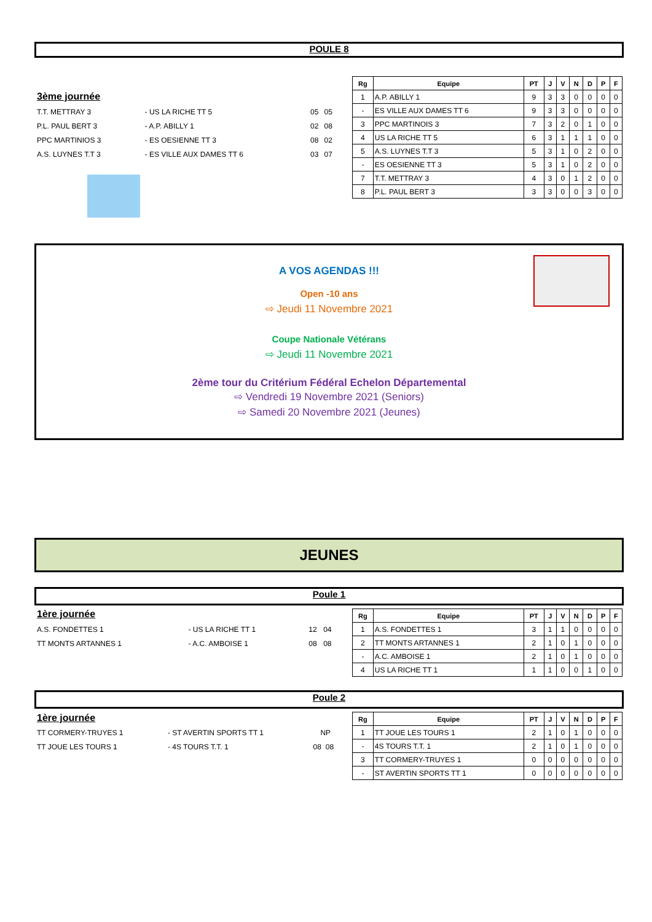POULE 8
3ème journée
| T.T. METTRAY 3 | - US LA RICHE TT 5 | 05 | 05 |
| P.L. PAUL BERT 3 | - A.P. ABILLY 1 | 02 | 08 |
| PPC MARTINIOS 3 | - ES OESIENNE TT 3 | 08 | 02 |
| A.S. LUYNES T.T 3 | - ES VILLE AUX DAMES TT 6 | 03 | 07 |
| Rg | Equipe | PT | J | V | N | D | P | F |
| --- | --- | --- | --- | --- | --- | --- | --- | --- |
| 1 | A.P. ABILLY 1 | 9 | 3 | 3 | 0 | 0 | 0 | 0 |
| - | ES VILLE AUX DAMES TT 6 | 9 | 3 | 3 | 0 | 0 | 0 | 0 |
| 3 | PPC MARTINOIS 3 | 7 | 3 | 2 | 0 | 1 | 0 | 0 |
| 4 | US LA RICHE TT 5 | 6 | 3 | 1 | 1 | 1 | 0 | 0 |
| 5 | A.S. LUYNES T.T 3 | 5 | 3 | 1 | 0 | 2 | 0 | 0 |
| - | ES OESIENNE TT 3 | 5 | 3 | 1 | 0 | 2 | 0 | 0 |
| 7 | T.T. METTRAY 3 | 4 | 3 | 0 | 1 | 2 | 0 | 0 |
| 8 | P.L. PAUL BERT 3 | 3 | 3 | 0 | 0 | 3 | 0 | 0 |
A VOS AGENDAS !!!
Open -10 ans
⇨ Jeudi 11 Novembre 2021
Coupe Nationale Vétérans
⇨ Jeudi 11 Novembre 2021
2ème tour du Critérium Fédéral Echelon Départemental
⇨ Vendredi 19 Novembre 2021 (Seniors)
⇨ Samedi 20 Novembre 2021 (Jeunes)
JEUNES
Poule 1
1ère journée
| A.S. FONDETTES 1 | - US LA RICHE TT 1 | 12 | 04 |
| TT MONTS ARTANNES 1 | - A.C. AMBOISE 1 | 08 | 08 |
| Rg | Equipe | PT | J | V | N | D | P | F |
| --- | --- | --- | --- | --- | --- | --- | --- | --- |
| 1 | A.S. FONDETTES 1 | 3 | 1 | 1 | 0 | 0 | 0 | 0 |
| 2 | TT MONTS ARTANNES 1 | 2 | 1 | 0 | 1 | 0 | 0 | 0 |
| - | A.C. AMBOISE 1 | 2 | 1 | 0 | 1 | 0 | 0 | 0 |
| 4 | US LA RICHE TT 1 | 1 | 1 | 0 | 0 | 1 | 0 | 0 |
Poule 2
1ère journée
| TT CORMERY-TRUYES 1 | - ST AVERTIN SPORTS TT 1 | NP | |
| TT JOUE LES TOURS 1 | - 4S TOURS T.T. 1 | 08 | 08 |
| Rg | Equipe | PT | J | V | N | D | P | F |
| --- | --- | --- | --- | --- | --- | --- | --- | --- |
| 1 | TT JOUE LES TOURS 1 | 2 | 1 | 0 | 1 | 0 | 0 | 0 |
| - | 4S TOURS T.T. 1 | 2 | 1 | 0 | 1 | 0 | 0 | 0 |
| 3 | TT CORMERY-TRUYES 1 | 0 | 0 | 0 | 0 | 0 | 0 | 0 |
| - | ST AVERTIN SPORTS TT 1 | 0 | 0 | 0 | 0 | 0 | 0 | 0 |